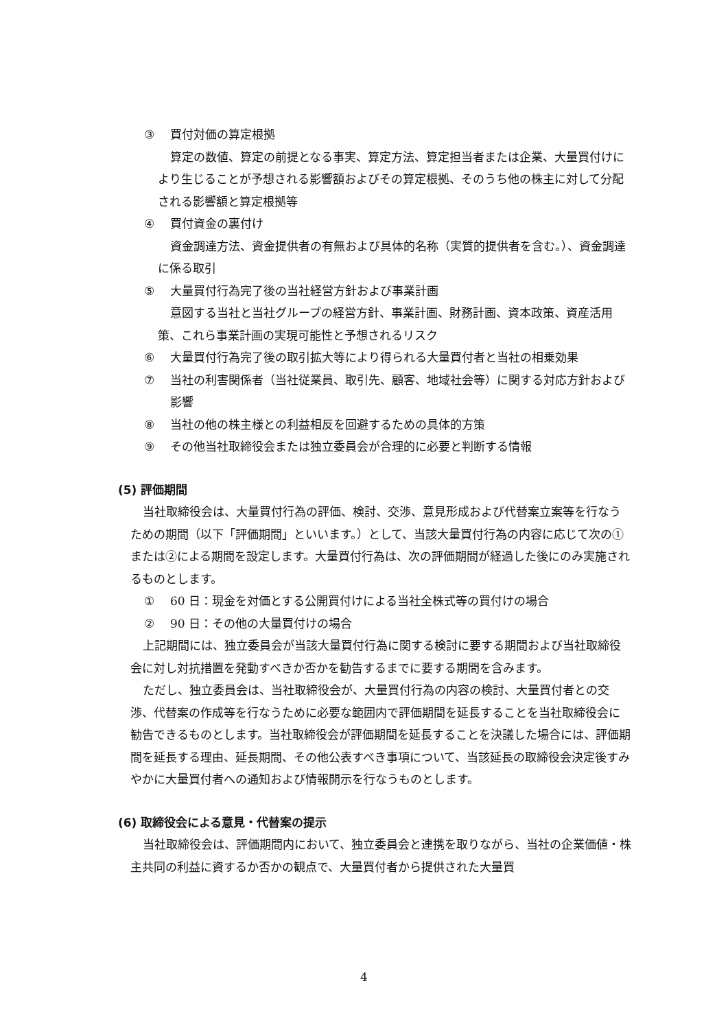③ 買付対価の算定根拠
算定の数値、算定の前提となる事実、算定方法、算定担当者または企業、大量買付けにより生じることが予想される影響額およびその算定根拠、そのうち他の株主に対して分配される影響額と算定根拠等
④ 買付資金の裏付け
資金調達方法、資金提供者の有無および具体的名称（実質的提供者を含む。）、資金調達に係る取引
⑤ 大量買付行為完了後の当社経営方針および事業計画
意図する当社と当社グループの経営方針、事業計画、財務計画、資本政策、資産活用策、これら事業計画の実現可能性と予想されるリスク
⑥ 大量買付行為完了後の取引拡大等により得られる大量買付者と当社の相乗効果
⑦ 当社の利害関係者（当社従業員、取引先、顧客、地域社会等）に関する対応方針および影響
⑧ 当社の他の株主様との利益相反を回避するための具体的方策
⑨ その他当社取締役会または独立委員会が合理的に必要と判断する情報
(5) 評価期間
当社取締役会は、大量買付行為の評価、検討、交渉、意見形成および代替案立案等を行なうための期間（以下「評価期間」といいます。）として、当該大量買付行為の内容に応じて次の①または②による期間を設定します。大量買付行為は、次の評価期間が経過した後にのみ実施されるものとします。
① 60 日：現金を対価とする公開買付けによる当社全株式等の買付けの場合
② 90 日：その他の大量買付けの場合
上記期間には、独立委員会が当該大量買付行為に関する検討に要する期間および当社取締役会に対し対抗措置を発動すべきか否かを勧告するまでに要する期間を含みます。
ただし、独立委員会は、当社取締役会が、大量買付行為の内容の検討、大量買付者との交渉、代替案の作成等を行なうために必要な範囲内で評価期間を延長することを当社取締役会に勧告できるものとします。当社取締役会が評価期間を延長することを決議した場合には、評価期間を延長する理由、延長期間、その他公表すべき事項について、当該延長の取締役会決定後すみやかに大量買付者への通知および情報開示を行なうものとします。
(6) 取締役会による意見・代替案の提示
当社取締役会は、評価期間内において、独立委員会と連携を取りながら、当社の企業価値・株主共同の利益に資するか否かの観点で、大量買付者から提供された大量買
4